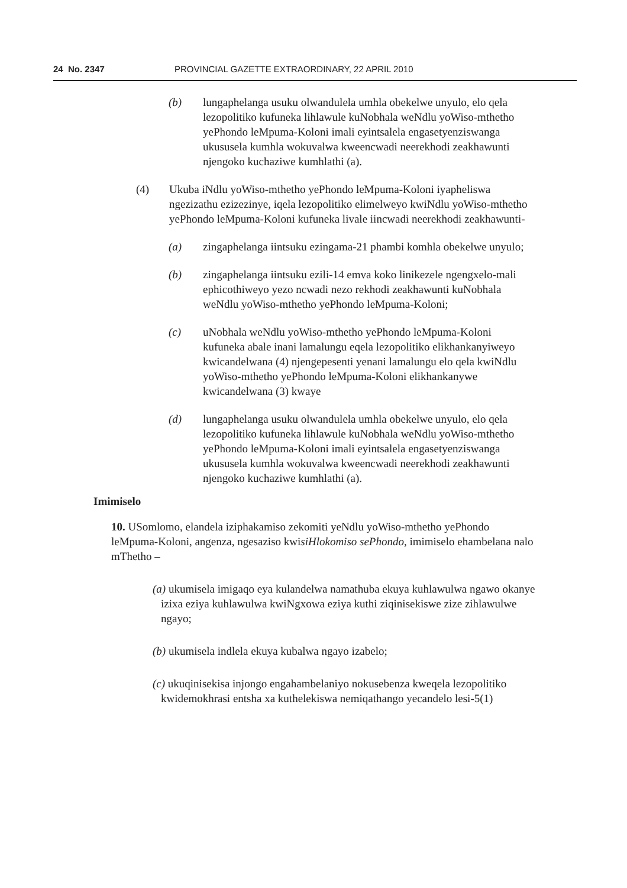24 No. 2347 PROVINCIAL GAZETTE EXTRAORDINARY, 22 APRIL 2010
(b) lungaphelanga usuku olwandulela umhla obekelwe unyulo, elo qela lezopolitiko kufuneka lihlawule kuNobhala weNdlu yoWiso-mthetho yePhondo leMpuma-Koloni imali eyintsalela engasetyenziswanga ukususela kumhla wokuvalwa kweencwadi neerekhodi zeakhawunti njengoko kuchaziwe kumhlathi (a).
(4) Ukuba iNdlu yoWiso-mthetho yePhondo leMpuma-Koloni iyapheliswa ngezizathu ezizezinye, iqela lezopolitiko elimelweyo kwiNdlu yoWiso-mthetho yePhondo leMpuma-Koloni kufuneka livale iincwadi neerekhodi zeakhawunti-
(a) zingaphelanga iintsuku ezingama-21 phambi komhla obekelwe unyulo;
(b) zingaphelanga iintsuku ezili-14 emva koko linikezele ngengxelo-mali ephicothiweyo yezo ncwadi nezo rekhodi zeakhawunti kuNobhala weNdlu yoWiso-mthetho yePhondo leMpuma-Koloni;
(c) uNobhala weNdlu yoWiso-mthetho yePhondo leMpuma-Koloni kufuneka abale inani lamalungu eqela lezopolitiko elikhankanyiweyo kwicandelwana (4) njengepesenti yenani lamalungu elo qela kwiNdlu yoWiso-mthetho yePhondo leMpuma-Koloni elikhankanywe kwicandelwana (3) kwaye
(d) lungaphelanga usuku olwandulela umhla obekelwe unyulo, elo qela lezopolitiko kufuneka lihlawule kuNobhala weNdlu yoWiso-mthetho yePhondo leMpuma-Koloni imali eyintsalela engasetyenziswanga ukususela kumhla wokuvalwa kweencwadi neerekhodi zeakhawunti njengoko kuchaziwe kumhlathi (a).
Imimiselo
10. USomlomo, elandela iziphakamiso zekomiti yeNdlu yoWiso-mthetho yePhondo leMpuma-Koloni, angenza, ngesaziso kwisiHlokomiso sePhondo, imimiselo ehambelana nalo mThetho –
(a) ukumisela imigaqo eya kulandelwa namathuba ekuya kuhlawulwa ngawo okanye izixa eziya kuhlawulwa kwiNgxowa eziya kuthi ziqinisekiswe zize zihlawulwe ngayo;
(b) ukumisela indlela ekuya kubalwa ngayo izabelo;
(c) ukuqinisekisa injongo engahambelaniyo nokusebenza kweqela lezopolitiko kwidemokhrasi entsha xa kuthelekiswa nemiqathango yecandelo lesi-5(1)